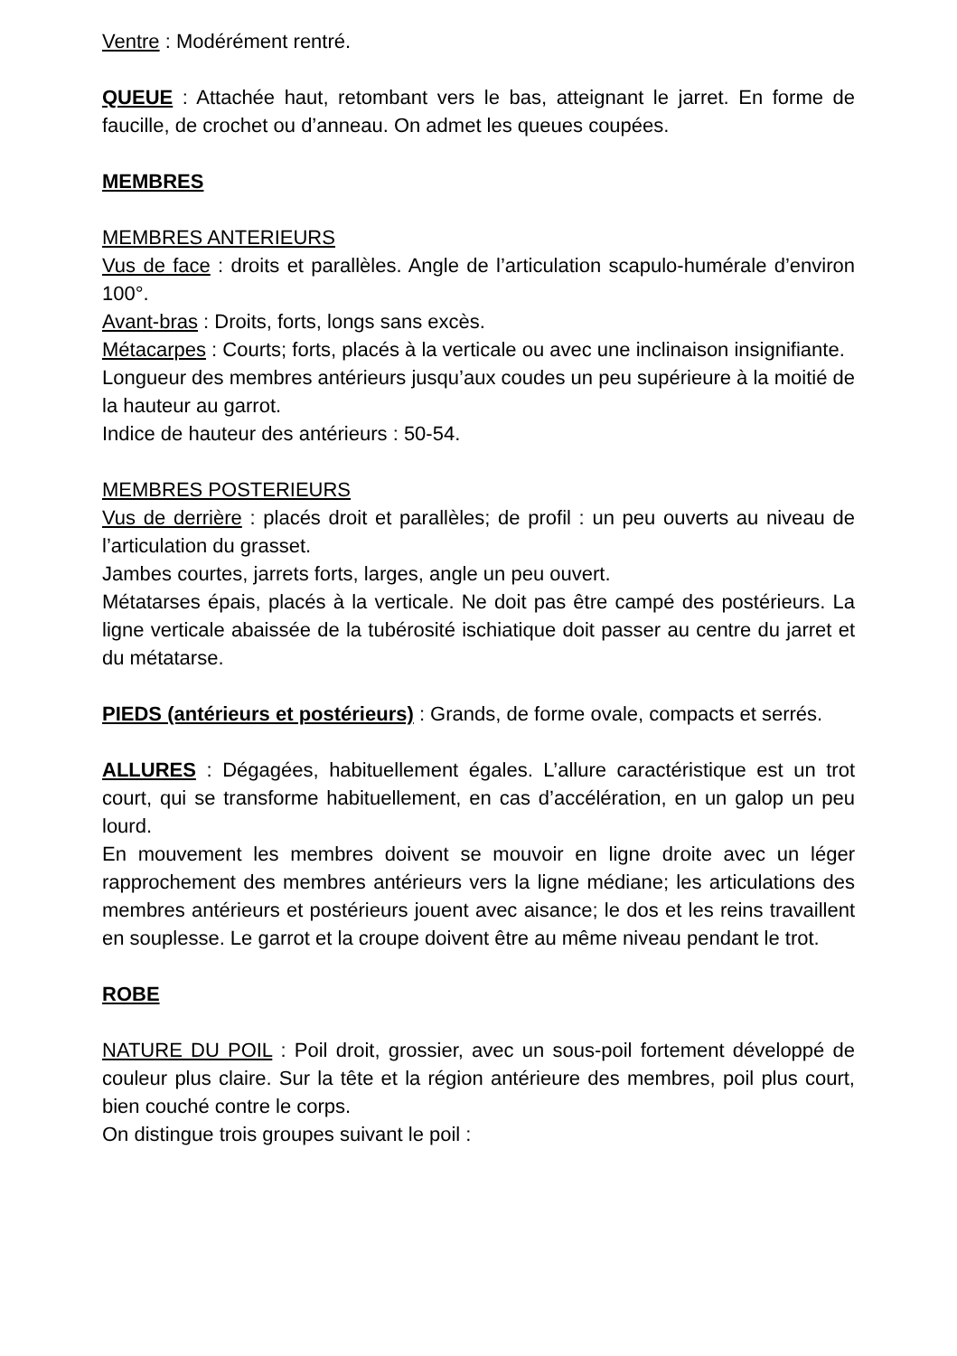Ventre : Modérément rentré.
QUEUE : Attachée haut, retombant vers le bas, atteignant le jarret. En forme de faucille, de crochet ou d’anneau. On admet les queues coupées.
MEMBRES
MEMBRES ANTERIEURS
Vus de face : droits et parallèles. Angle de l’articulation scapulo-humérale d’environ 100°.
Avant-bras : Droits, forts, longs sans excès.
Métacarpes : Courts; forts, placés à la verticale ou avec une inclinaison insignifiante.
Longueur des membres antérieurs jusqu’aux coudes un peu supérieure à la moitié de la hauteur au garrot.
Indice de hauteur des antérieurs : 50-54.
MEMBRES POSTERIEURS
Vus de derrière : placés droit et parallèles; de profil : un peu ouverts au niveau de l’articulation du grasset.
Jambes courtes, jarrets forts, larges, angle un peu ouvert.
Métatarses épais, placés à la verticale. Ne doit pas être campé des postérieurs. La ligne verticale abaissée de la tubérosité ischiatique doit passer au centre du jarret et du métatarse.
PIEDS (antérieurs et postérieurs) : Grands, de forme ovale, compacts et serrés.
ALLURES : Dégagées, habituellement égales. L’allure caractéristique est un trot court, qui se transforme habituellement, en cas d’accélération, en un galop un peu lourd.
En mouvement les membres doivent se mouvoir en ligne droite avec un léger rapprochement des membres antérieurs vers la ligne médiane; les articulations des membres antérieurs et postérieurs jouent avec aisance; le dos et les reins travaillent en souplesse. Le garrot et la croupe doivent être au même niveau pendant le trot.
ROBE
NATURE DU POIL : Poil droit, grossier, avec un sous-poil fortement développé de couleur plus claire. Sur la tête et la région antérieure des membres, poil plus court, bien couché contre le corps.
On distingue trois groupes suivant le poil :